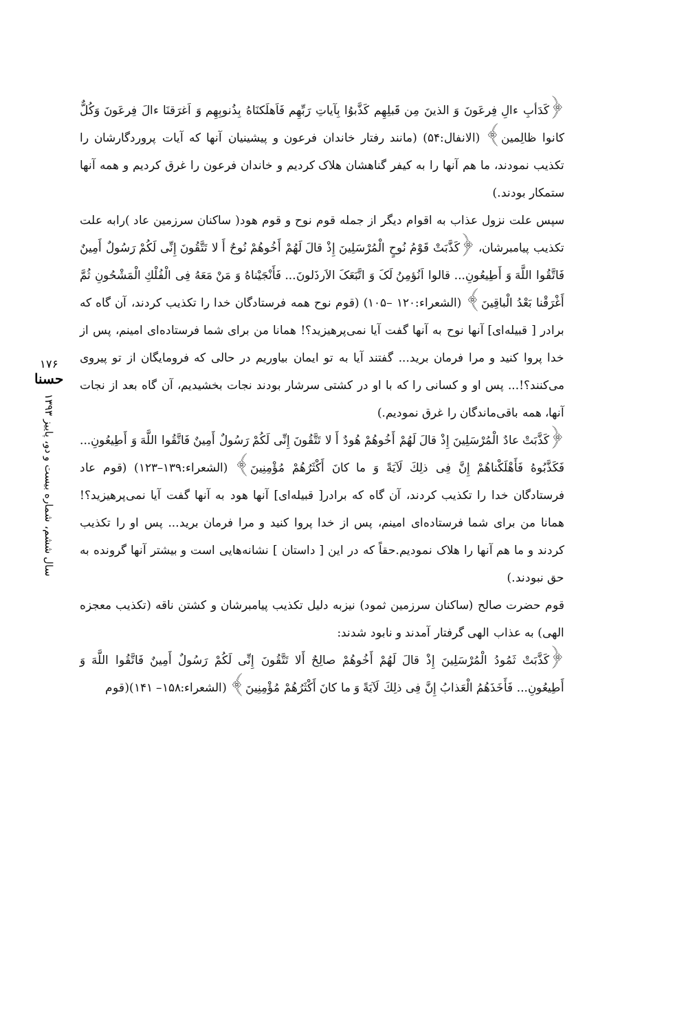﴿كَدَأبِ ءالِ فِرعَونَ وَ الذينَ مِن قَبلِهِم كَذَّبوُا بِآياتِ رَبِّهِم فَاَهلَكنَاهُ بِذُنوبِهِم وَ اَغرَقنَا ءالَ فِرعَونَ وَكُلٌّ كانوا ظالِمين﴾ (الانفال:۵۴) (مانند رفتار خاندان فرعون و پيشينيان آنها كه آيات پروردگارشان را تكذيب نمودند، ما هم آنها را به كيفر گناهشان هلاک كرديم و خاندان فرعون را غرق كرديم و همه آنها ستمكار بودند.)
سپس علت نزول عذاب به اقوام ديگر از جمله قوم نوح و قوم هود( ساكنان سرزمين عاد )رابه علت تكذيب پيامبرشان، ﴿كَذَّبَتْ قَوْمُ نُوحٍ الْمُرْسَلِينَ إِذْ قالَ لَهُمْ أَخُوهُمْ نُوحٌ أَ لا تَتَّقُونَ إِنِّی لَكُمْ رَسُولٌ أَمِينٌ فَاتَّقُوا اللَّهَ وَ أَطِيعُونِ... قالوا اَنُؤمِنُ لَکَ وَ اتَّبَعَکَ الاَرذَلونَ... فَأَنْجَيْناهُ وَ مَنْ مَعَهُ فِی الْفُلْكِ الْمَشْحُونِ ثُمَّ أَغْرَقْنا بَعْدُ الْباقِينَ﴾ (الشعراء:۱۲۰ –۱۰۵) (قوم نوح همه فرستادگان خدا را تكذيب كردند، آن گاه كه برادر [ قبيله‌ای] آنها نوح به آنها گفت آيا نمی‌پرهيزيد؟! همانا من برای شما فرستاده‌ای امينم، پس از خدا پروا كنيد و مرا فرمان بريد... گفتند آيا به تو ايمان بياوريم در حالی كه فرومايگان از تو پيروی می‌كنند؟!... پس او و كسانی را كه با او در كشتی سرشار بودند نجات بخشيديم، آن گاه بعد از نجات آنها، همه باقی‌ماندگان را غرق نموديم.)
﴿كَذَّبَتْ عادٌ الْمُرْسَلِينَ إِذْ قالَ لَهُمْ أَخُوهُمْ هُودٌ أَ لا تَتَّقُونَ إِنِّی لَكُمْ رَسُولٌ أَمِينٌ فَاتَّقُوا اللَّهَ وَ أَطِيعُونِ... فَكَذَّبُوهُ فَأَهْلَكْناهُمْ إِنَّ فِی ذلِكَ لَآيَةً وَ ما كانَ أَكْثَرُهُمْ مُؤْمِنِينَ﴾ (الشعراء:۱۳۹–۱۲۳) (قوم عاد فرستادگان خدا را تكذيب كردند، آن گاه كه برادر[ قبيله‌ای] آنها هود به آنها گفت آيا نمی‌پرهيزيد؟! همانا من برای شما فرستاده‌ای امينم، پس از خدا پروا كنيد و مرا فرمان بريد... پس او را تكذيب كردند و ما هم آنها را هلاک نموديم.حقاً كه در اين [ داستان ] نشانه‌هايی است و بيشتر آنها گرونده به حق نبودند.)
قوم حضرت صالح (ساكنان سرزمين ثمود) نيزبه دليل تكذيب پيامبرشان و كشتن ناقه (تكذيب معجزه الهی) به عذاب الهی گرفتار آمدند و نابود شدند:
﴿كَذَّبَتْ ثَمُودُ الْمُرْسَلِينَ إِذْ قالَ لَهُمْ أَخُوهُمْ صالِحٌ أَلا تَتَّقُونَ إِنِّی لَكُمْ رَسُولٌ أَمِينٌ فَاتَّقُوا اللَّهَ وَ أَطِيعُونِ... فَأَخَذَهُمُ الْعَذابُ إِنَّ فِی ذلِكَ لَآيَةً وَ ما كانَ أَكْثَرُهُمْ مُؤْمِنِينَ﴾ (الشعراء:۱۵۸– ۱۴۱)(قوم
۱۷۶
حسنا
سال ششم، شماره بيست و دو، پاييز ۱۳۹۳